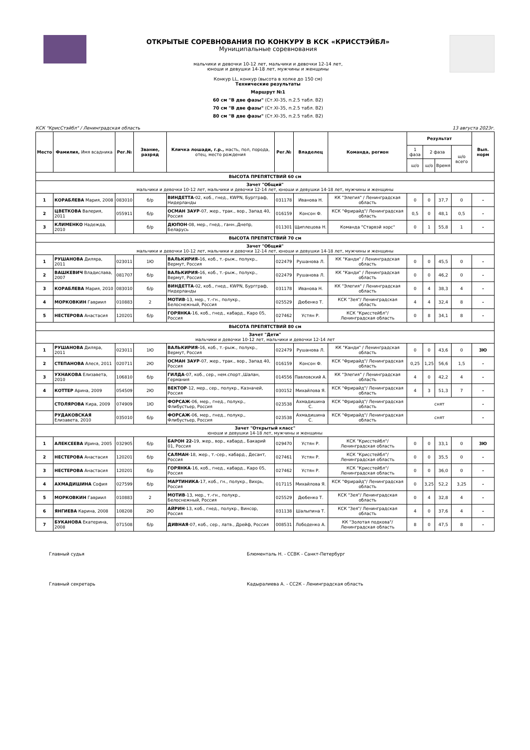ОТКРЫТЫЕ СОРЕВНОВАНИЯ ПО КОНКУРУ В КСК «КРИССТЭЙБЛ»
Муниципальные соревнования
мальчики и девочки 10-12 лет, мальчики и девочки 12-14 лет,
юноши и девушки 14-18 лет, мужчины и женщины
Конкур LL, конкур (высота в холке до 150 см)
Технические результаты
Маршрут №1
60 см "В две фазы" (Ст.XI-35, п.2.5 табл. В2)
70 см "В две фазы" (Ст.XI-35, п.2.5 табл. В2)
80 см "В две фазы" (Ст.XI-35, п.2.5 табл. В2)
КСК "КрисСтэйбл" / Ленинградская область 13 августа 2023г.
| Место | Фамилия, Имя всадника | Рег.№ | Звание, разряд | Кличка лошади, г.р., масть, пол, порода, отец, место рождения | Рег.№ | Владелец | Команда, регион | Результат | | | | Вып. норм |
| --- | --- | --- | --- | --- | --- | --- | --- | --- | --- | --- | --- | --- |
| | | | | | | | | 1 фаза | 2 фаза | | ш/о всего | |
| | | | | | | | | ш/о | ш/о | Время | | |
| ВЫСОТА ПРЕПЯТСТВИЙ 60 см | | | | | | | | | | | | |
| Зачет "Общий" мальчики и девочки 10-12 лет, мальчики и девочки 12-14 лет, юноши и девушки 14-18 лет, мужчины и женщины | | | | | | | | | | | | |
| 1 | КОРАБЛЕВА Мария, 2008 | 083010 | б/р | ВИНДЕТТА -02, коб., гнед., KWPN, Бургграф, Нидерланды | 031178 | Иванова Н. | КК "Элегия" / Ленинградская область | 0 | 0 | 37,7 | 0 | - |
| 2 | ЦВЕТКОВА Валерия, 2011 | 055911 | б/р | ОСМАН ЗАУР -07, жер., трак., вор., Запад 40, Россия | 016159 | Консон Ф. | КСК "Фрирайд"/ Ленинградская область | 0,5 | 0 | 48,1 | 0,5 | - |
| 3 | КЛИМЕНКО Надежда, 2010 | | б/р | ДЮПОН -08, мер., гнед., ганн.,Днепр, Беларусь | 011301 | Щиплецова Н. | Команда "Старвэй хорс" | 0 | 1 | 55,8 | 1 | - |
| ВЫСОТА ПРЕПЯТСТВИЙ 70 см | | | | | | | | | | | | |
| Зачет "Общий" мальчики и девочки 10-12 лет, мальчики и девочки 12-14 лет, юноши и девушки 14-18 лет, мужчины и женщины | | | | | | | | | | | | |
| 1 | РУШАНОВА Диляра, 2011 | 023011 | 1Ю | ВАЛЬКИРИЯ- 16, коб., т.-рыж., полукр., Вермут, Россия | 022479 | Рушанова Л. | КК "Канди" / Ленинградская область | 0 | 0 | 45,5 | 0 | - |
| 2 | ВАШКЕВИЧ Владислава, 2007 | 081707 | б/р | ВАЛЬКИРИЯ- 16, коб., т.-рыж., полукр., Вермут, Россия | 022479 | Рушанова Л. | КК "Канди" / Ленинградская область | 0 | 0 | 46,2 | 0 | - |
| 3 | КОРАБЛЕВА Мария, 2010 | 083010 | б/р | ВИНДЕТТА -02, коб., гнед., KWPN, Бургграф, Нидерланды | 031178 | Иванова Н. | КК "Элегия" / Ленинградская область | 0 | 4 | 38,3 | 4 | - |
| 4 | МОРКОВКИН Гавриил | 010883 | 2 | МОТИВ -13, мер., т.-гн., полукр., Белоснежный, Россия | 025529 | Дюбенко Т. | КСК "Зея"/ Ленинградская область | 4 | 4 | 32,4 | 8 | - |
| 5 | НЕСТЕРОВА Анастасия | 120201 | б/р | ГОРЯНКА -16, коб., гнед., кабард., Каро 05, Россия | 027462 | Устян Р. | КСК "Крисстейбл"/ Ленинградская область | 0 | 8 | 34,1 | 8 | - |
| ВЫСОТА ПРЕПЯТСТВИЙ 80 см | | | | | | | | | | | | |
| Зачет "Дети" мальчики и девочки 10-12 лет, мальчики и девочки 12-14 лет | | | | | | | | | | | | |
| 1 | РУШАНОВА Диляра, 2011 | 023011 | 1Ю | ВАЛЬКИРИЯ- 16, коб., т.-рыж., полукр., Вермут, Россия | 022479 | Рушанова Л. | КК "Канди" / Ленинградская область | 0 | 0 | 43,6 | 0 | 3Ю |
| 2 | СТЕПАНОВА Алеся, 2011 | 020711 | 2Ю | ОСМАН ЗАУР -07, жер., трак., вор., Запад 40, Россия | 016159 | Консон Ф. | КСК "Фрирайд"/ Ленинградская область | 0,25 | 1,25 | 56,6 | 1,5 | - |
| 3 | УХНАКОВА Елизавета, 2010 | 106810 | б/р | ГИЛДА -07, коб., сер., нем.спорт.,Шалан, Германия | 014556 | Павловский А. | КК "Элегия" / Ленинградская область | 4 | 0 | 42,2 | 4 | - |
| 4 | КОТТЕР Арина, 2009 | 054509 | 2Ю | ВЕКТОР -12, мер., сер., полукр., Казначей, Россия | 030152 | Михайлова Я. | КСК "Фрирайд"/ Ленинградская область | 4 | 3 | 51,3 | 7 | - |
| | СТОЛЯРОВА Кира, 2009 | 074909 | 1Ю | ФОРСАЖ -06, мер., гнед., полукр., Флибустьер, Россия | 023538 | Ахмадишина С. | КСК "Фрирайд"/ Ленинградская область | снят | | | | - |
| | РУДАКОВСКАЯ Елизавета, 2010 | 035010 | б/р | ФОРСАЖ -06, мер., гнед., полукр., Флибустьер, Россия | 023538 | Ахмадишина С. | КСК "Фрирайд"/ Ленинградская область | снят | | | | - |
| Зачет "Открытый класс" юноши и девушки 14-18 лет, мужчины и женщины | | | | | | | | | | | | |
| 1 | АЛЕКСЕЕВА Ирина, 2005 | 032905 | б/р | БАРОН 22- 19, жер., вор., кабард., Бакарий 01, Россия | 029470 | Устян Р. | КСК "Крисстейбл"/ Ленинградская область | 0 | 0 | 33,1 | 0 | 3Ю |
| 2 | НЕСТЕРОВА Анастасия | 120201 | б/р | САЛМАН -18, жер., т.-сер., кабард., Десант, Россия | 027461 | Устян Р. | КСК "Крисстейбл"/ Ленинградская область | 0 | 0 | 35,5 | 0 | - |
| 3 | НЕСТЕРОВА Анастасия | 120201 | б/р | ГОРЯНКА -16, коб., гнед., кабард., Каро 05, Россия | 027462 | Устян Р. | КСК "Крисстейбл"/ Ленинградская область | 0 | 0 | 36,0 | 0 | - |
| 4 | АХМАДИШИНА София | 027599 | б/р | МАРТИНИКА -17, коб., гн., полукр., Вихрь, Россия | 017115 | Михайлова Я. | КСК "Фрирайд"/ Ленинградская область | 0 | 3,25 | 52,2 | 3,25 | - |
| 5 | МОРКОВКИН Гавриил | 010883 | 2 | МОТИВ -13, мер., т.-гн., полукр., Белоснежный, Россия | 025529 | Дюбенко Т. | КСК "Зея"/ Ленинградская область | 0 | 4 | 32,8 | 4 | - |
| 6 | ЯНГИЕВА Карина, 2008 | 108208 | 2Ю | АЙРИН -13, коб., гнед., полукр., Винсор, Россия | 031138 | Шалыпина Т. | КСК "Зея"/ Ленинградская область | 4 | 0 | 37,6 | 4 | - |
| 7 | БУКАНОВА Екатерина, 2008 | 071508 | б/р | ДИВНАЯ -07, коб., сер., латв., Дрейф, Россия | 008531 | Лободенко А. | КК "Золотая подкова"/ Ленинградская область | 8 | 0 | 47,5 | 8 | - |
Главный судья Блюменталь Н. - ССВК - Санкт-Петербург
Главный секретарь Кадыралиева А. - СС2К - Ленинградская область